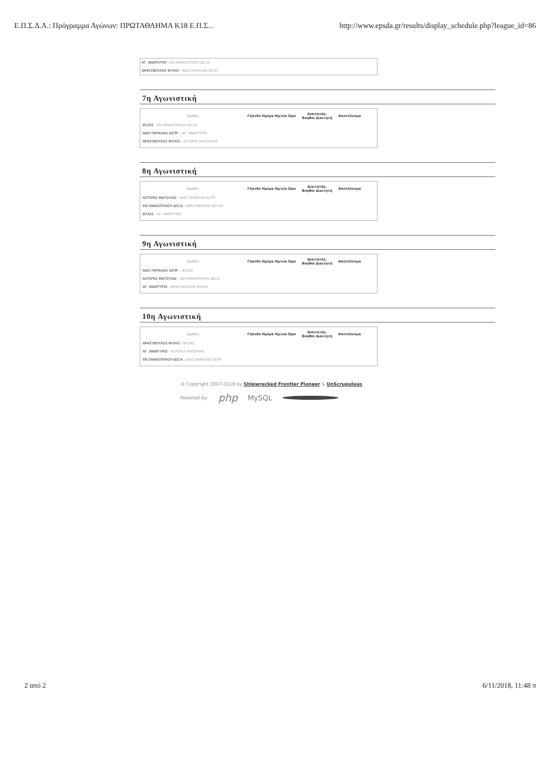Ε.Π.Σ.Δ.Α.: Πρόγραμμα Αγώνων: ΠΡΩΤΑΘΛΗΜΑ Κ18 Ε.Π.Σ... http://www.epsda.gr/results/display_schedule.php?league_id=86
ΑΓ. ΑΝΑΡΓΥΡΟΙ - ΕΝ.ΠΑΝΑΣΠΡ/ΚΟΥ-ΔΟΞΑ
ΘΡΑΣΥΒΟΥΛΟΣ ΦΥΛΗΣ - ΑΙΑΣ ΠΑΡΑΛΙΑΣ ΑΣΠΡ.
7η Αγωνιστική
| Ομάδες | Γήπεδο Ημέρα Ημ/νία Ώρα | Διαιτητής, Βοηθοί Διαιτητή | Αποτέλεσμα |
| --- | --- | --- | --- |
| ΒΥΖΑΣ - ΕΝ.ΠΑΝΑΣΠΡ/ΚΟΥ-ΔΟΞΑ | | | |
| ΑΙΑΣ ΠΑΡΑΛΙΑΣ ΑΣΠΡ. - ΑΓ. ΑΝΑΡΓΥΡΟΙ | | | |
| ΘΡΑΣΥΒΟΥΛΟΣ ΦΥΛΗΣ - ΑΣΤΕΡΑΣ ΜΑΓΟΥΛΑΣ | | | |
8η Αγωνιστική
| Ομάδες | Γήπεδο Ημέρα Ημ/νία Ώρα | Διαιτητής, Βοηθοί Διαιτητή | Αποτέλεσμα |
| --- | --- | --- | --- |
| ΑΣΤΕΡΑΣ ΜΑΓΟΥΛΑΣ - ΑΙΑΣ ΠΑΡΑΛΙΑΣ ΑΣΠΡ. | | | |
| ΕΝ.ΠΑΝΑΣΠΡ/ΚΟΥ-ΔΟΞΑ - ΘΡΑΣΥΒΟΥΛΟΣ ΦΥΛΗΣ | | | |
| ΒΥΖΑΣ - ΑΓ. ΑΝΑΡΓΥΡΟΙ | | | |
9η Αγωνιστική
| Ομάδες | Γήπεδο Ημέρα Ημ/νία Ώρα | Διαιτητής, Βοηθοί Διαιτητή | Αποτέλεσμα |
| --- | --- | --- | --- |
| ΑΙΑΣ ΠΑΡΑΛΙΑΣ ΑΣΠΡ. - ΒΥΖΑΣ | | | |
| ΑΣΤΕΡΑΣ ΜΑΓΟΥΛΑΣ - ΕΝ.ΠΑΝΑΣΠΡ/ΚΟΥ-ΔΟΞΑ | | | |
| ΑΓ. ΑΝΑΡΓΥΡΟΙ - ΘΡΑΣΥΒΟΥΛΟΣ ΦΥΛΗΣ | | | |
10η Αγωνιστική
| Ομάδες | Γήπεδο Ημέρα Ημ/νία Ώρα | Διαιτητής, Βοηθοί Διαιτητή | Αποτέλεσμα |
| --- | --- | --- | --- |
| ΘΡΑΣΥΒΟΥΛΟΣ ΦΥΛΗΣ - ΒΥΖΑΣ | | | |
| ΑΓ. ΑΝΑΡΓΥΡΟΙ - ΑΣΤΕΡΑΣ ΜΑΓΟΥΛΑΣ | | | |
| ΕΝ.ΠΑΝΑΣΠΡ/ΚΟΥ-ΔΟΞΑ - ΑΙΑΣ ΠΑΡΑΛΙΑΣ ΑΣΠΡ. | | | |
© Copyright 2007-2018 by Shipwrecked Frontier Pioneer & UnScrupulous
Powered by: php MySQL
2 από 2 6/11/2018, 11:48 π